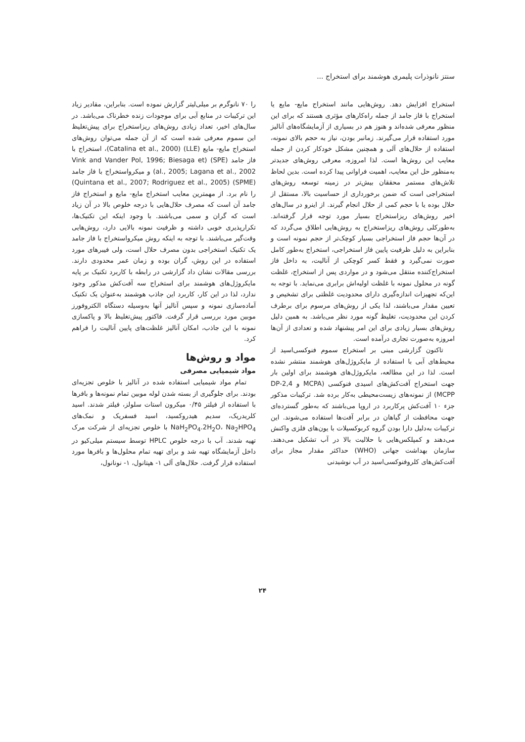سنتز نانوذرات پلیمری هوشمند برای استخراج ...
استخراج افزایش دهد. روش‌هایی مانند استخراج مایع- مایع یا استخراج با فاز جامد از جمله راه‌کارهای مؤثری هستند که برای این منظور معرفی شده‌اند و هنوز هم در بسیاری از آزمایشگاه‌های آنالیز مورد استفاده قرار می‌گیرند. زمانبر بودن، نیاز به حجم بالای نمونه، استفاده از حلال‌های آلی و همچنین مشکل خودکار کردن از جمله معایب این روش‌ها است. لذا امروزه، معرفی روش‌های جدیدتر به‌منظور حل این معایب، اهمیت فراوانی پیدا کرده است. بدین لحاظ تلاش‌های مستمر محققان بیش‌تر در زمینه توسعه روش‌های استخراجی است که ضمن برخورداری از حساسیت بالا، مستقل از حلال بوده یا با حجم کمی از حلال انجام گیرند. از اینرو در سال‌های اخیر روش‌های ریزاستخراج بسیار مورد توجه قرار گرفته‌اند. به‌طورکلی روش‌های ریزاستخراج به روش‌هایی اطلاق می‌گردد که در آن‌ها حجم فاز استخراجی بسیار کوچک‌تر از حجم نمونه است و بنابراین به دلیل ظرفیت پایین فاز استخراجی، استخراج به‌طور کامل صورت نمی‌گیرد و فقط کسر کوچکی از آنالیت، به داخل فاز استخراج‌کننده منتقل می‌شود و در مواردی پس از استخراج، غلظت گونه در محلول نمونه با غلظت اولیه‌اش برابری می‌نماید. با توجه به این‌که تجهیزات اندازه‌گیری دارای محدودیت غلظتی برای تشخیص و تعیین مقدار می‌باشند، لذا یکی از روش‌های مرسوم برای برطرف کردن این محدودیت، تغلیظ گونه مورد نظر می‌باشد. به همین دلیل روش‌های بسیار زیادی برای این امر پیشنهاد شده و تعدادی از آن‌ها امروزه به‌صورت تجاری درآمده است.
تاکنون گزارشی مبنی بر استخراج سموم فنوکسی‌اسید از محیط‌های آبی با استفاده از مایکروژل‌های هوشمند منتشر نشده است. لذا در این مطالعه، مایکروژل‌های هوشمند برای اولین بار جهت استخراج آفت‌کش‌های اسیدی فنوکسی (MCPA و 2,4-DP MCPP) از نمونه‌های زیست‌محیطی به‌کار برده شد. ترکیبات مذکور جزء ۱۰ آفت‌کش پرکاربرد در اروپا می‌باشند که به‌طور گسترده‌ای جهت محافظت از گیاهان در برابر آفت‌ها استفاده می‌شوند. این ترکیبات به‌دلیل دارا بودن گروه کربوکسیلات با یون‌های فلزی واکنش می‌دهند و کمپلکس‌هایی با حلالیت بالا در آب تشکیل می‌دهند. سازمان بهداشت جهانی (WHO) حداکثر مقدار مجاز برای آفت‌کش‌های کلروفنوکسی‌اسید در آب نوشیدنی
را ۷۰ نانوگرم بر میلی‌لیتر گزارش نموده است. بنابراین، مقادیر زیاد این ترکیبات در منابع آبی برای موجودات زنده خطرناک می‌باشد. در سال‌های اخیر، تعداد زیادی روش‌های ریزاستخراج برای پیش‌تغلیظ این سموم معرفی شده است که از آن جمله می‌توان روش‌های استخراج مایع- مایع (LLE) (Catalina et al., 2000)، استخراج با فاز جامد (SPE) (Vink and Vander Pol, 1996; Biesaga et al., 2005; Lagana et al., 2002) و میکرواستخراج با فاز جامد (SPME) (Quintana et al., 2007; Rodriguez et al., 2005) را نام برد. از مهمترین معایب استخراج مایع- مایع و استخراج فاز جامد آن است که مصرف حلال‌هایی با درجه خلوص بالا در آن زیاد است که گران و سمی می‌باشند. با وجود اینکه این تکنیک‌ها، تکرارپذیری خوبی داشته و ظرفیت نمونه بالایی دارد، روش‌هایی وقت‌گیر می‌باشند. با توجه به اینکه روش میکرواستخراج با فاز جامد یک تکنیک استخراجی بدون مصرف حلال است، ولی فیبرهای مورد استفاده در این روش، گران بوده و زمان عمر محدودی دارند. بررسی مقالات نشان داد گزارشی در رابطه با کاربرد تکنیک بر پایه مایکروژل‌های هوشمند برای استخراج سه آفت‌کش مذکور وجود ندارد، لذا در این کار، کاربرد این جاذب هوشمند به‌عنوان یک تکنیک آماده‌سازی نمونه و سپس آنالیز آنها به‌وسیله دستگاه الکتروفورز موبین مورد بررسی قرار گرفت. فاکتور پیش‌تغلیظ بالا و پاکسازی نمونه با این جاذب، امکان آنالیز غلظت‌های پایین آنالیت را فراهم کرد.
مواد و روش‌ها
مواد شیمیایی مصرفی
تمام مواد شیمیایی استفاده شده در آنالیز با خلوص تجزیه‌ای بودند. برای جلوگیری از بسته شدن لوله موبین تمام نمونه‌ها و بافرها با استفاده از فیلتر ۰/۴۵ میکرون استات سلولز، فیلتر شدند. اسید کلریدریک، سدیم هیدروکسید، اسید فسفریک و نمک‌های NaH<sub>2</sub>PO<sub>4</sub>.2H<sub>2</sub>O، Na<sub>2</sub>HPO<sub>4</sub> با خلوص تجزیه‌ای از شرکت مرک تهیه شدند. آب با درجه خلوص HPLC توسط سیستم میلی‌کیو در داخل آزمایشگاه تهیه شد و برای تهیه تمام محلول‌ها و بافرها مورد استفاده قرار گرفت. حلال‌های آلی ۱- هپتانول، ۱- نونانول،
۲۴